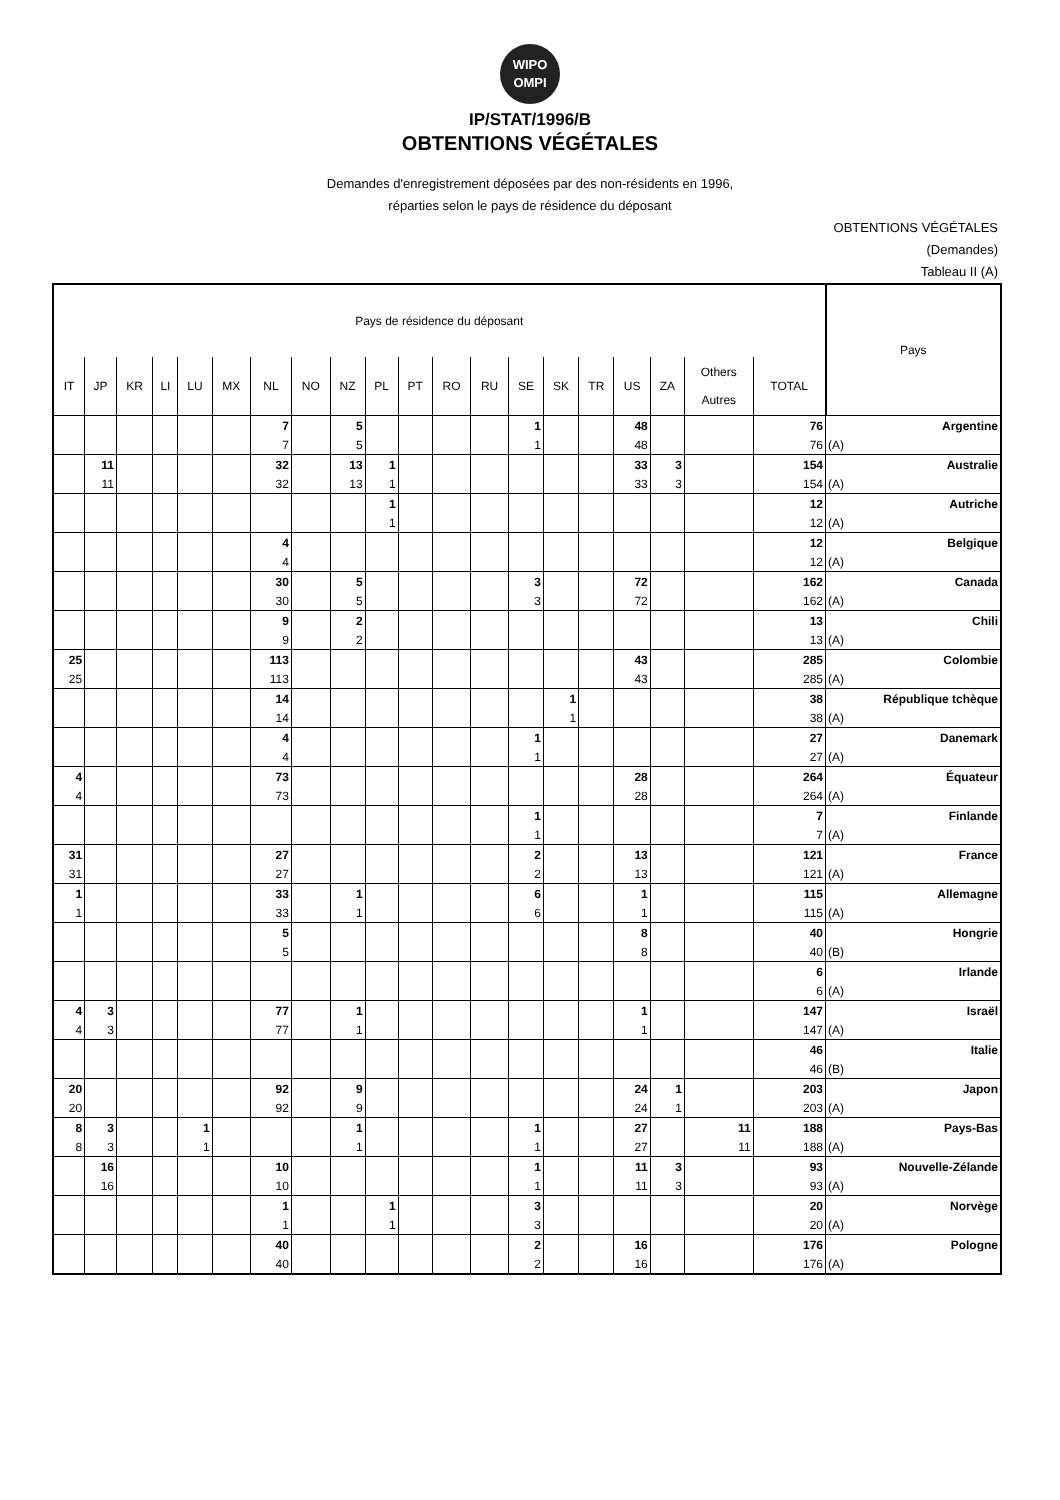WIPO
OMPI
IP/STAT/1996/B
OBTENTIONS VÉGÉTALES
Demandes d'enregistrement déposées par des non-résidents en 1996,
réparties selon le pays de résidence du déposant
OBTENTIONS VÉGÉTALES
(Demandes)
Tableau II (A)
| Pays de résidence du déposant | | | | | | | | | | | | | | | | | | | | Pays |
| --- | --- | --- | --- | --- | --- | --- | --- | --- | --- | --- | --- | --- | --- | --- | --- | --- | --- | --- | --- | --- |
| IT | JP | KR | LI | LU | MX | NL | NO | NZ | PL | PT | RO | RU | SE | SK | TR | US | ZA | Others Autres | TOTAL | |
| | | | | | | 7 | | 5 | | | | | 1 | | | 48 | | | 76 | Argentine |
| | | | | | | 7 | | 5 | | | | | 1 | | | 48 | | | 76 | (A) |
| | 11 | | | | | 32 | | 13 | 1 | | | | | | | 33 | 3 | | 154 | Australie |
| | 11 | | | | | 32 | | 13 | 1 | | | | | | | 33 | 3 | | 154 | (A) |
| | | | | | | | | | 1 | | | | | | | | | | 12 | Autriche |
| | | | | | | | | | 1 | | | | | | | | | | 12 | (A) |
| | | | | | | 4 | | | | | | | | | | | | | 12 | Belgique |
| | | | | | | 4 | | | | | | | | | | | | | 12 | (A) |
| | | | | | | 30 | | 5 | | | | | 3 | | | 72 | | | 162 | Canada |
| | | | | | | 30 | | 5 | | | | | 3 | | | 72 | | | 162 | (A) |
| | | | | | | 9 | | 2 | | | | | | | | | | | 13 | Chili |
| | | | | | | 9 | | 2 | | | | | | | | | | | 13 | (A) |
| 25 | | | | | | 113 | | | | | | | | | | 43 | | | 285 | Colombie |
| 25 | | | | | | 113 | | | | | | | | | | 43 | | | 285 | (A) |
| | | | | | | 14 | | | | | | | | 1 | | | | | 38 | République tchèque |
| | | | | | | 14 | | | | | | | | 1 | | | | | 38 | (A) |
| | | | | | | 4 | | | | | | | 1 | | | | | | 27 | Danemark |
| | | | | | | 4 | | | | | | | 1 | | | | | | 27 | (A) |
| 4 | | | | | | 73 | | | | | | | | | | 28 | | | 264 | Équateur |
| 4 | | | | | | 73 | | | | | | | | | | 28 | | | 264 | (A) |
| | | | | | | | | | | | | | 1 | | | | | | 7 | Finlande |
| | | | | | | | | | | | | | 1 | | | | | | 7 | (A) |
| 31 | | | | | | 27 | | | | | | | 2 | | | 13 | | | 121 | France |
| 31 | | | | | | 27 | | | | | | | 2 | | | 13 | | | 121 | (A) |
| 1 | | | | | | 33 | | 1 | | | | | 6 | | | 1 | | | 115 | Allemagne |
| 1 | | | | | | 33 | | 1 | | | | | 6 | | | 1 | | | 115 | (A) |
| | | | | | | 5 | | | | | | | | | | 8 | | | 40 | Hongrie |
| | | | | | | 5 | | | | | | | | | | 8 | | | 40 | (B) |
| | | | | | | | | | | | | | | | | | | | 6 | Irlande |
| | | | | | | | | | | | | | | | | | | | 6 | (A) |
| 4 | 3 | | | | | 77 | | 1 | | | | | | | | 1 | | | 147 | Israël |
| 4 | 3 | | | | | 77 | | 1 | | | | | | | | 1 | | | 147 | (A) |
| | | | | | | | | | | | | | | | | | | | 46 | Italie |
| | | | | | | | | | | | | | | | | | | | 46 | (B) |
| 20 | | | | | | 92 | | 9 | | | | | | | | 24 | 1 | | 203 | Japon |
| 20 | | | | | | 92 | | 9 | | | | | | | | 24 | 1 | | 203 | (A) |
| 8 | 3 | | | 1 | | | | 1 | | | | | 1 | | | 27 | | 11 | 188 | Pays-Bas |
| 8 | 3 | | | 1 | | | | 1 | | | | | 1 | | | 27 | | 11 | 188 | (A) |
| | 16 | | | | | 10 | | | | | | | 1 | | | 11 | 3 | | 93 | Nouvelle-Zélande |
| | 16 | | | | | 10 | | | | | | | 1 | | | 11 | 3 | | 93 | (A) |
| | | | | | | 1 | | | 1 | | | | 3 | | | | | | 20 | Norvège |
| | | | | | | 1 | | | 1 | | | | 3 | | | | | | 20 | (A) |
| | | | | | | 40 | | | | | | | 2 | | | 16 | | | 176 | Pologne |
| | | | | | | 40 | | | | | | | 2 | | | 16 | | | 176 | (A) |